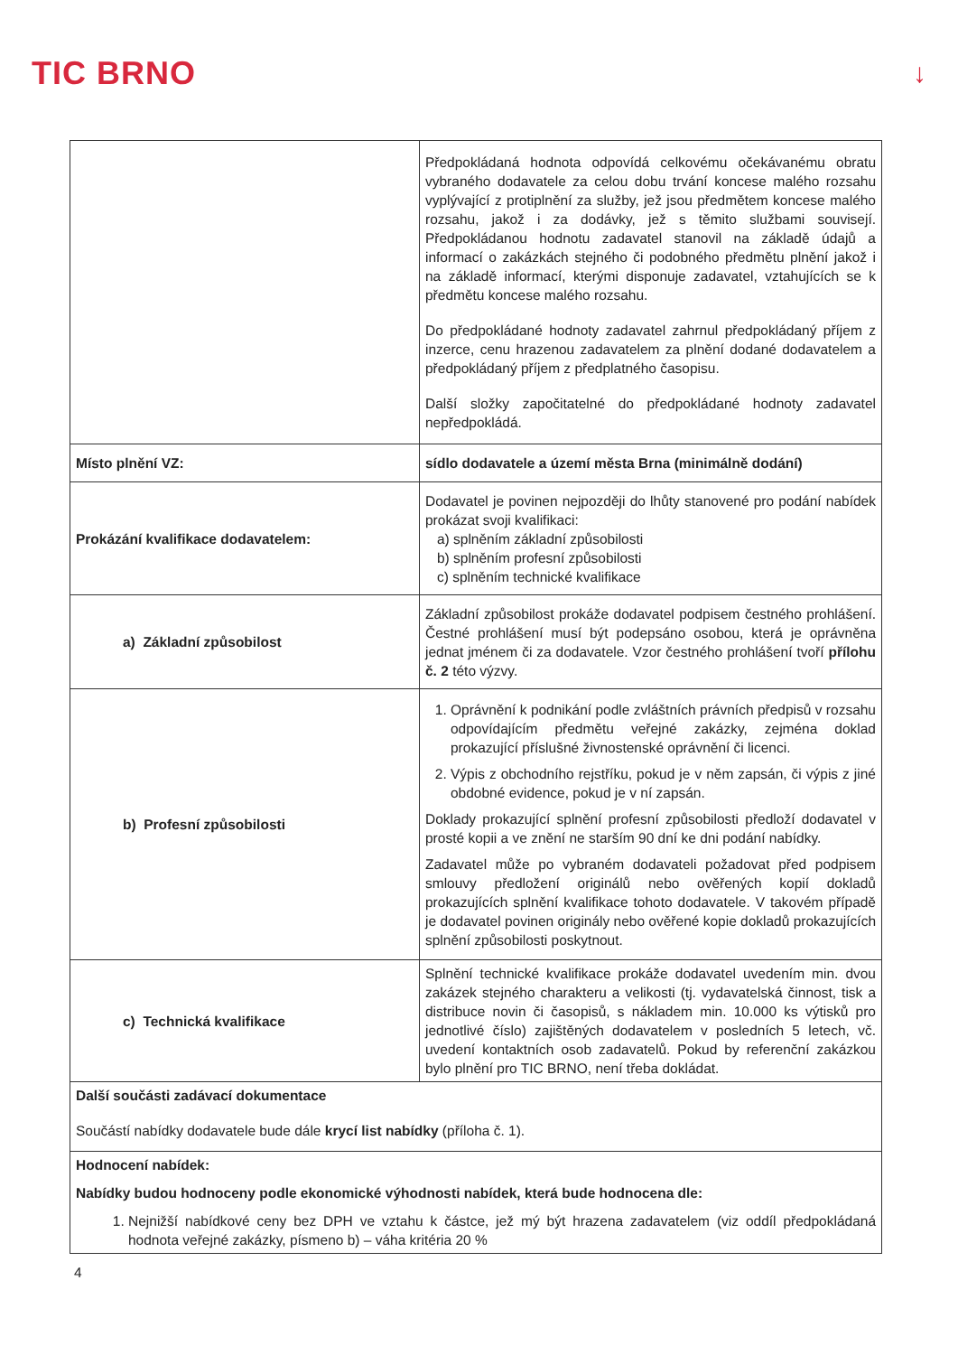TIC BRNO
↓
| | Předpokládaná hodnota odpovídá celkovému očekávanému obratu vybraného dodavatele za celou dobu trvání koncese malého rozsahu vyplývající z protiplnění za služby, jež jsou předmětem koncese malého rozsahu, jakož i za dodávky, jež s těmito službami souvisejí. Předpokládanou hodnotu zadavatel stanovil na základě údajů a informací o zakázkách stejného či podobného předmětu plnění jakož i na základě informací, kterými disponuje zadavatel, vztahujících se k předmětu koncese malého rozsahu. Do předpokládané hodnoty zadavatel zahrnul předpokládaný příjem z inzerce, cenu hrazenou zadavatelem za plnění dodané dodavatelem a předpokládaný příjem z předplatného časopisu. Další složky započitatelné do předpokládané hodnoty zadavatel nepředpokládá. |
| Místo plnění VZ: | sídlo dodavatele a území města Brna (minimálně dodání) |
| Prokázání kvalifikace dodavatelem: | Dodavatel je povinen nejpozději do lhůty stanovené pro podání nabídek prokázat svoji kvalifikaci: a) splněním základní způsobilosti b) splněním profesní způsobilosti c) splněním technické kvalifikace |
| a) Základní způsobilost | Základní způsobilost prokáže dodavatel podpisem čestného prohlášení. Čestné prohlášení musí být podepsáno osobou, která je oprávněna jednat jménem či za dodavatele. Vzor čestného prohlášení tvoří přílohu č. 2 této výzvy. |
| b) Profesní způsobilosti | 1. Oprávnění k podnikání podle zvláštních právních předpisů v rozsahu odpovídajícím předmětu veřejné zakázky, zejména doklad prokazující příslušné živnostenské oprávnění či licenci. 2. Výpis z obchodního rejstříku, pokud je v něm zapsán, či výpis z jiné obdobné evidence, pokud je v ní zapsán. Doklady prokazující splnění profesní způsobilosti předloží dodavatel v prosté kopii a ve znění ne starším 90 dní ke dni podání nabídky. Zadavatel může po vybraném dodavateli požadovat před podpisem smlouvy předložení originálů nebo ověřených kopií dokladů prokazujících splnění kvalifikace tohoto dodavatele. V takovém případě je dodavatel povinen originály nebo ověřené kopie dokladů prokazujících splnění způsobilosti poskytnout. |
| c) Technická kvalifikace | Splnění technické kvalifikace prokáže dodavatel uvedením min. dvou zakázek stejného charakteru a velikosti (tj. vydavatelská činnost, tisk a distribuce novin či časopisů, s nákladem min. 10.000 ks výtisků pro jednotlivé číslo) zajištěných dodavatelem v posledních 5 letech, vč. uvedení kontaktních osob zadavatelů. Pokud by referenční zakázkou bylo plnění pro TIC BRNO, není třeba dokládat. |
| Další součásti zadávací dokumentace Součástí nabídky dodavatele bude dále krycí list nabídky (příloha č. 1). | |
| Hodnocení nabídek: Nabídky budou hodnoceny podle ekonomické výhodnosti nabídek, která bude hodnocena dle: 1. Nejnižší nabídkové ceny bez DPH ve vztahu k částce, jež mý být hrazena zadavatelem (viz oddíl předpokládaná hodnota veřejné zakázky, písmeno b) – váha kritéria 20 % | |
4